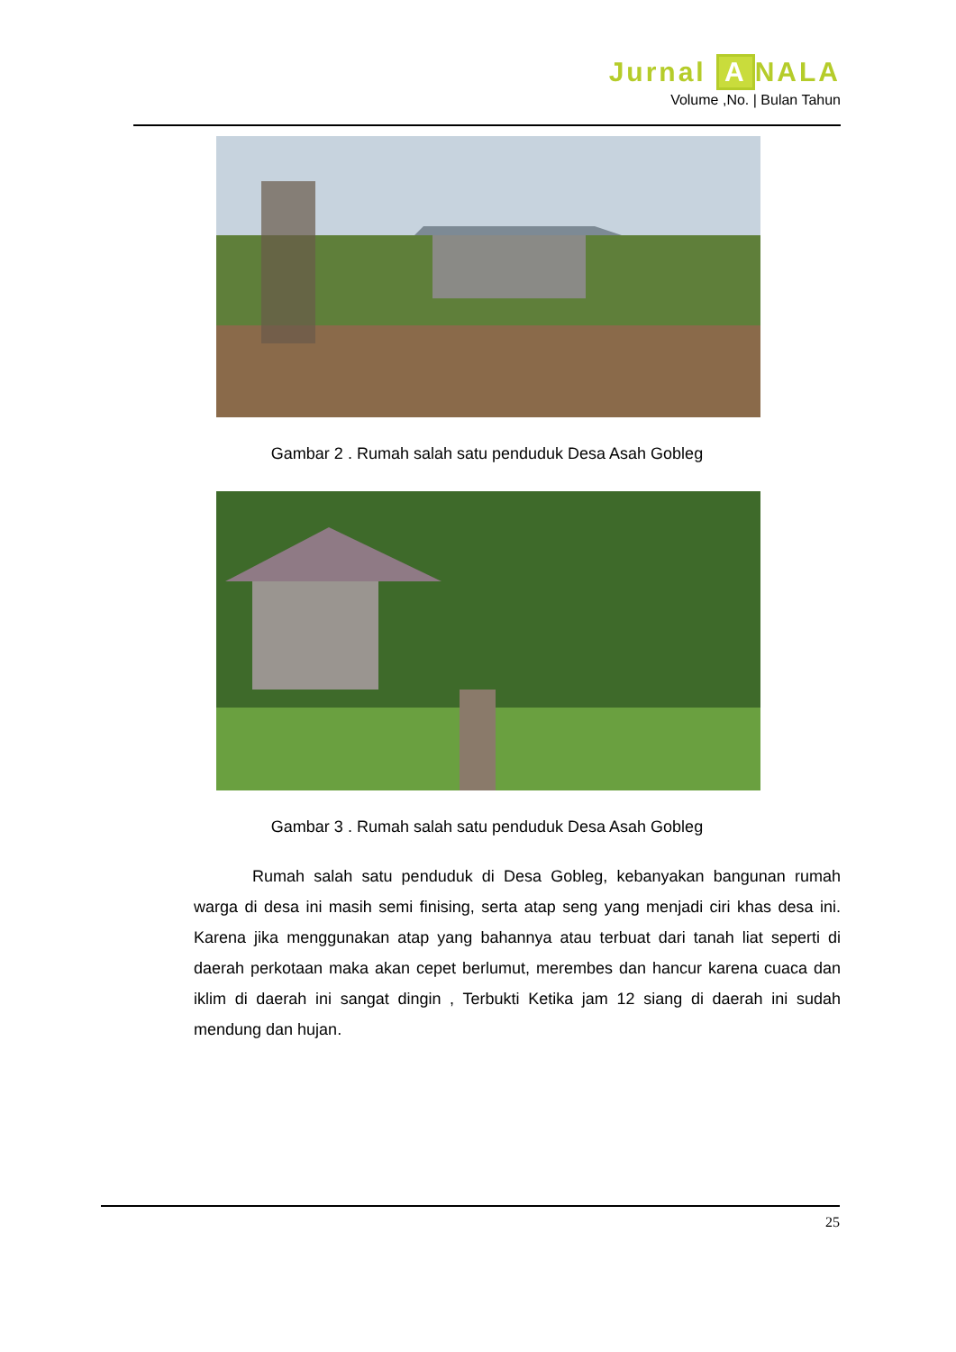Jurnal A NALA
Volume ,No. | Bulan Tahun
Gambar 2 . Rumah salah satu penduduk Desa Asah Gobleg
Gambar 3 . Rumah salah satu penduduk Desa Asah Gobleg
Rumah salah satu penduduk di Desa Gobleg, kebanyakan bangunan rumah warga di desa ini masih semi finising, serta atap seng yang menjadi ciri khas desa ini. Karena jika menggunakan atap yang bahannya atau terbuat dari tanah liat seperti di daerah perkotaan maka akan cepet berlumut, merembes dan hancur karena cuaca dan iklim di daerah ini sangat dingin , Terbukti Ketika jam 12 siang di daerah ini sudah mendung dan hujan.
25